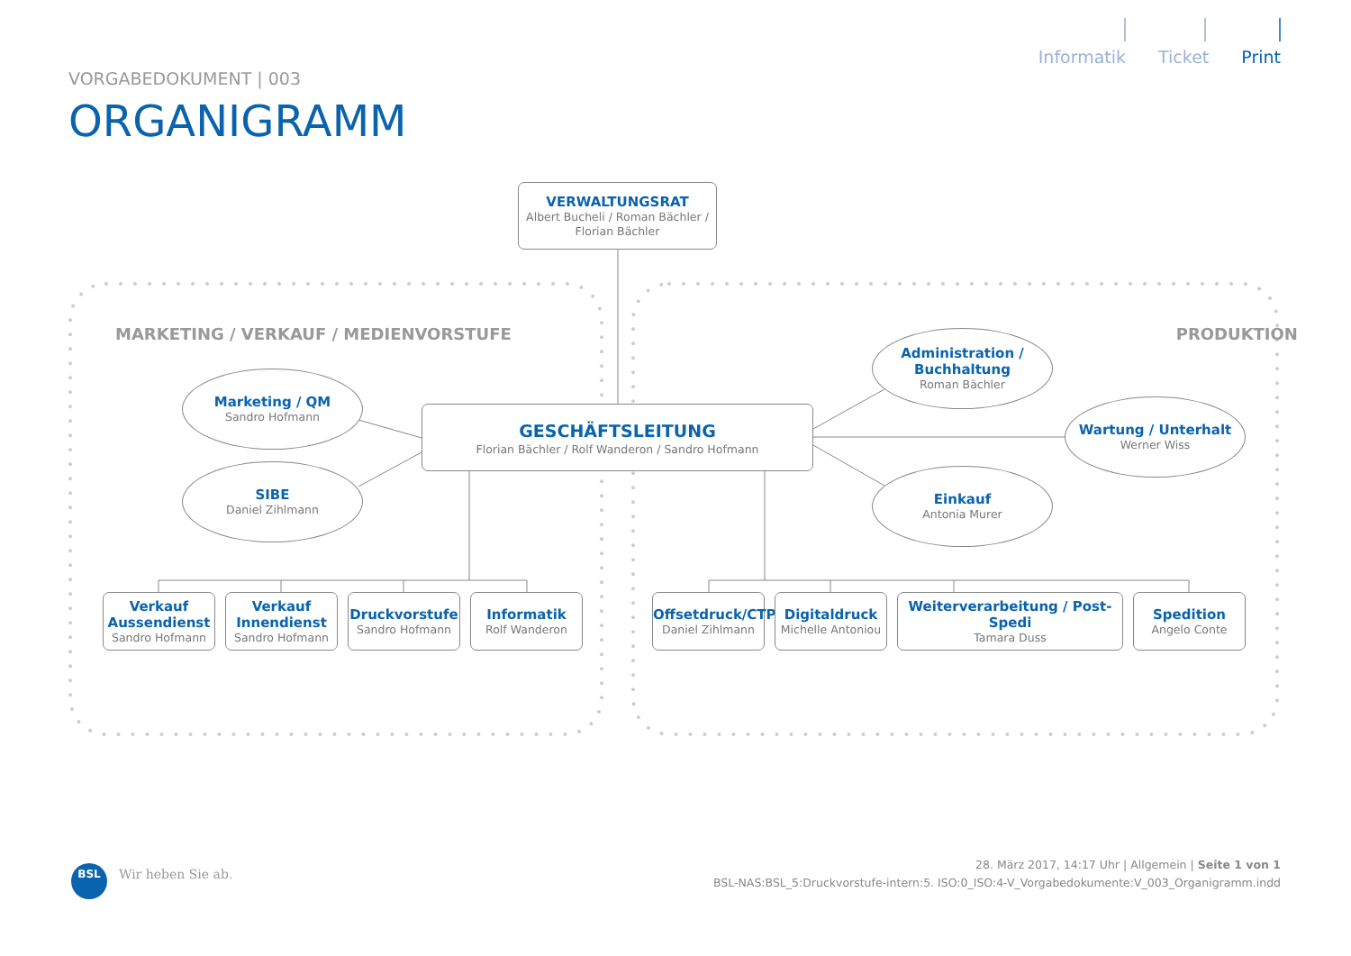Informatik Ticket Print
VORGABEDOKUMENT | 003
ORGANIGRAMM
VERWALTUNGSRAT
Albert Bucheli / Roman Bächler / Florian Bächler
MARKETING / VERKAUF / MEDIENVORSTUFE
PRODUKTION
Administration / Buchhaltung
Roman Bächler
Marketing / QM
Sandro Hofmann
GESCHÄFTSLEITUNG
Florian Bächler / Rolf Wanderon / Sandro Hofmann
Wartung / Unterhalt
Werner Wiss
SIBE
Daniel Zihlmann
Einkauf
Antonia Murer
Verkauf Aussendienst
Sandro Hofmann
Verkauf Innendienst
Sandro Hofmann
Druckvorstufe
Sandro Hofmann
Informatik
Rolf Wanderon
Offsetdruck/CTP
Daniel Zihlmann
Digitaldruck
Michelle Antoniou
Weiterverarbeitung / Post-Spedi
Tamara Duss
Spedition
Angelo Conte
BSL Wir heben Sie ab.
28. März 2017, 14:17 Uhr | Allgemein | Seite 1 von 1
BSL-NAS:BSL_5:Druckvorstufe-intern:5. ISO:0_ISO:4-V_Vorgabedokumente:V_003_Organigramm.indd